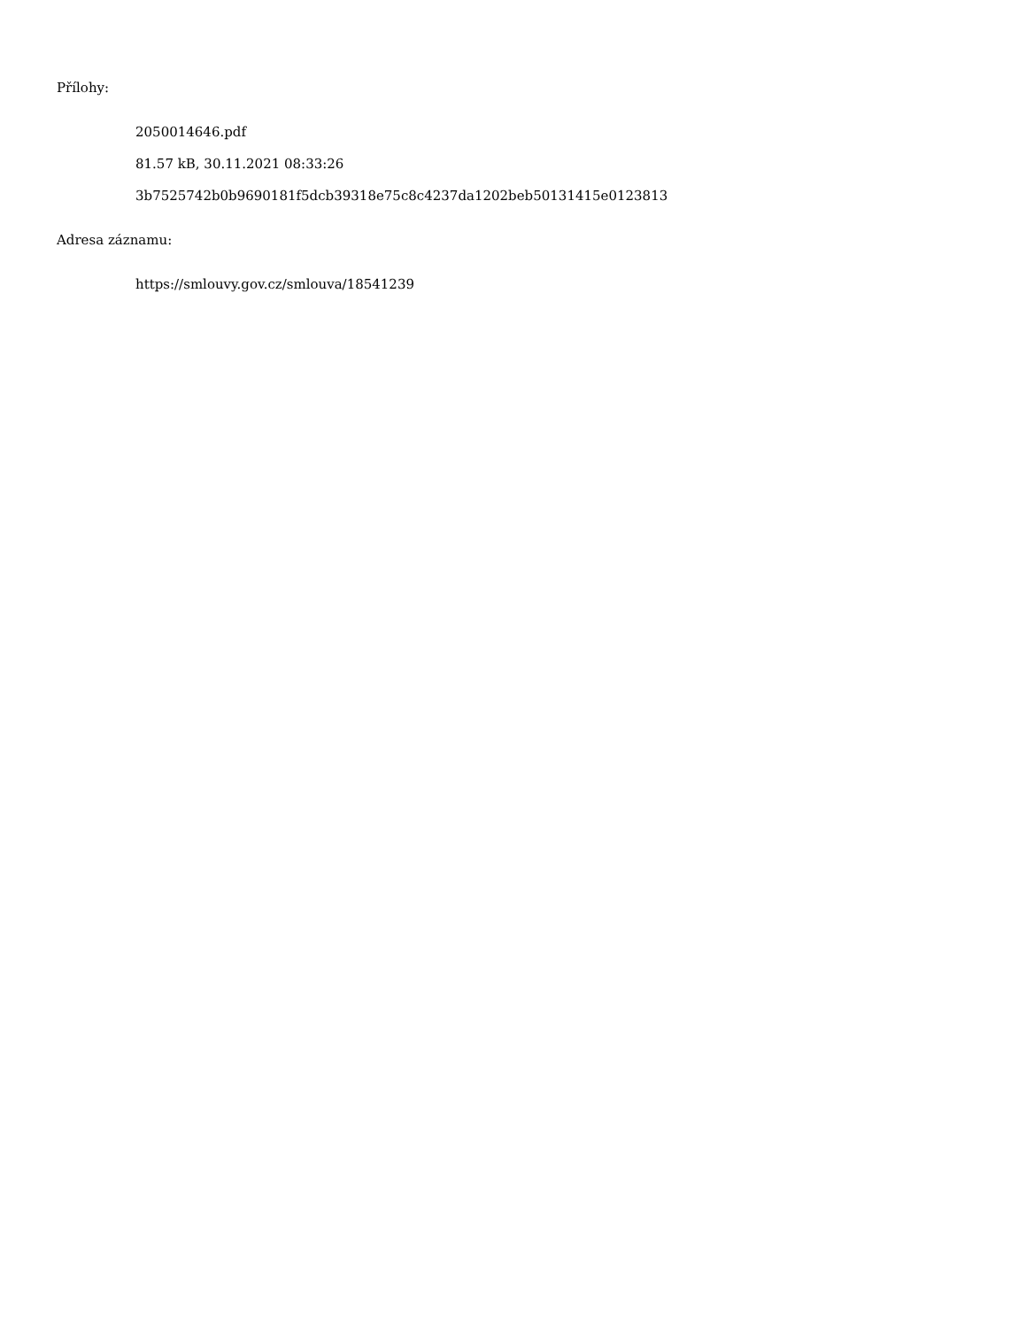Přílohy:
2050014646.pdf
81.57 kB, 30.11.2021 08:33:26
3b7525742b0b9690181f5dcb39318e75c8c4237da1202beb50131415e0123813
Adresa záznamu:
https://smlouvy.gov.cz/smlouva/18541239